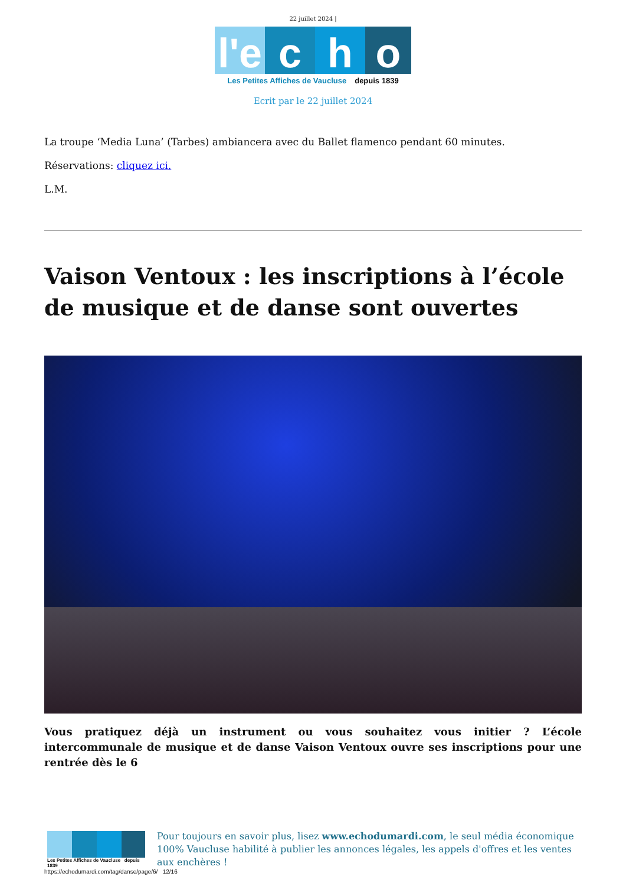22 juillet 2024 |
l'e
c
h
o
Les Petites Affiches de Vaucluse depuis 1839
Ecrit par le 22 juillet 2024
La troupe ‘Media Luna’ (Tarbes) ambiancera avec du Ballet flamenco pendant 60 minutes.
Réservations: cliquez ici.
L.M.
Vaison Ventoux : les inscriptions à l’école de musique et de danse sont ouvertes
Vous pratiquez déjà un instrument ou vous souhaitez vous initier ? L’école intercommunale de musique et de danse Vaison Ventoux ouvre ses inscriptions pour une rentrée dès le 6
Les Petites Affiches de Vaucluse depuis 1839
Pour toujours en savoir plus, lisez www.echodumardi.com, le seul média économique 100% Vaucluse habilité à publier les annonces légales, les appels d'offres et les ventes aux enchères !
https://echodumardi.com/tag/danse/page/6/ 12/16